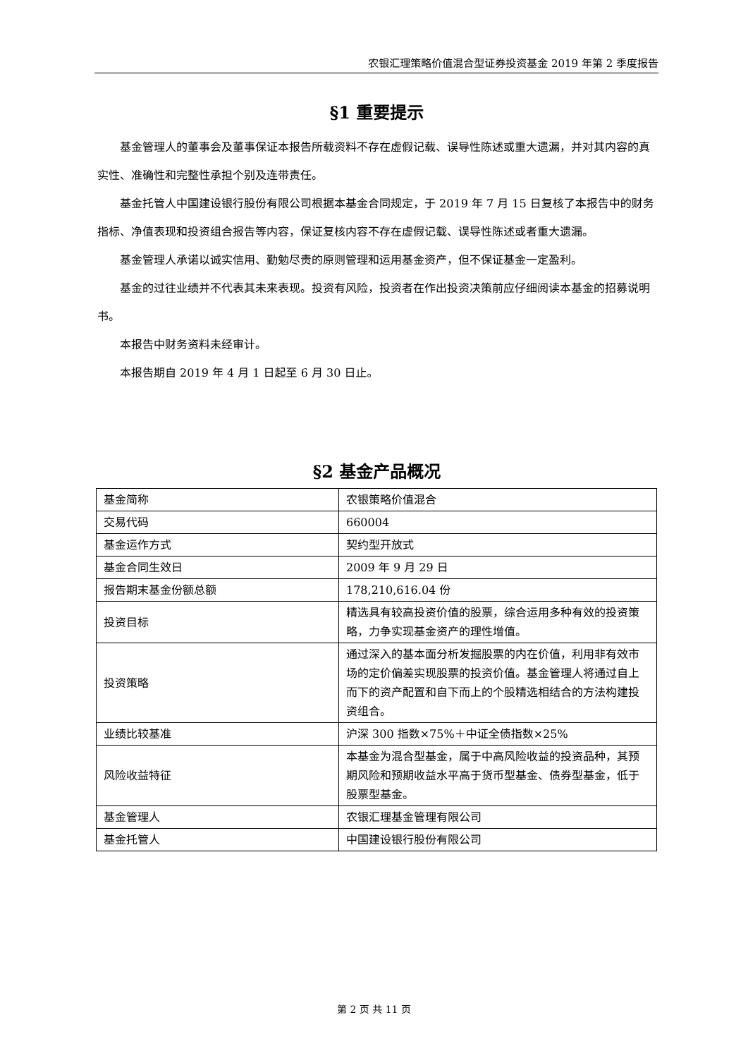农银汇理策略价值混合型证券投资基金 2019 年第 2 季度报告
§1 重要提示
基金管理人的董事会及董事保证本报告所载资料不存在虚假记载、误导性陈述或重大遗漏，并对其内容的真实性、准确性和完整性承担个别及连带责任。
基金托管人中国建设银行股份有限公司根据本基金合同规定，于 2019 年 7 月 15 日复核了本报告中的财务指标、净值表现和投资组合报告等内容，保证复核内容不存在虚假记载、误导性陈述或者重大遗漏。
基金管理人承诺以诚实信用、勤勉尽责的原则管理和运用基金资产，但不保证基金一定盈利。
基金的过往业绩并不代表其未来表现。投资有风险，投资者在作出投资决策前应仔细阅读本基金的招募说明书。
本报告中财务资料未经审计。
本报告期自 2019 年 4 月 1 日起至 6 月 30 日止。
§2 基金产品概况
| 基金简称 | 农银策略价值混合 |
| 交易代码 | 660004 |
| 基金运作方式 | 契约型开放式 |
| 基金合同生效日 | 2009 年 9 月 29 日 |
| 报告期末基金份额总额 | 178,210,616.04 份 |
| 投资目标 | 精选具有较高投资价值的股票，综合运用多种有效的投资策略，力争实现基金资产的理性增值。 |
| 投资策略 | 通过深入的基本面分析发掘股票的内在价值，利用非有效市场的定价偏差实现股票的投资价值。基金管理人将通过自上而下的资产配置和自下而上的个股精选相结合的方法构建投资组合。 |
| 业绩比较基准 | 沪深 300 指数×75%＋中证全债指数×25% |
| 风险收益特征 | 本基金为混合型基金，属于中高风险收益的投资品种，其预期风险和预期收益水平高于货币型基金、债券型基金，低于股票型基金。 |
| 基金管理人 | 农银汇理基金管理有限公司 |
| 基金托管人 | 中国建设银行股份有限公司 |
第 2 页 共 11 页